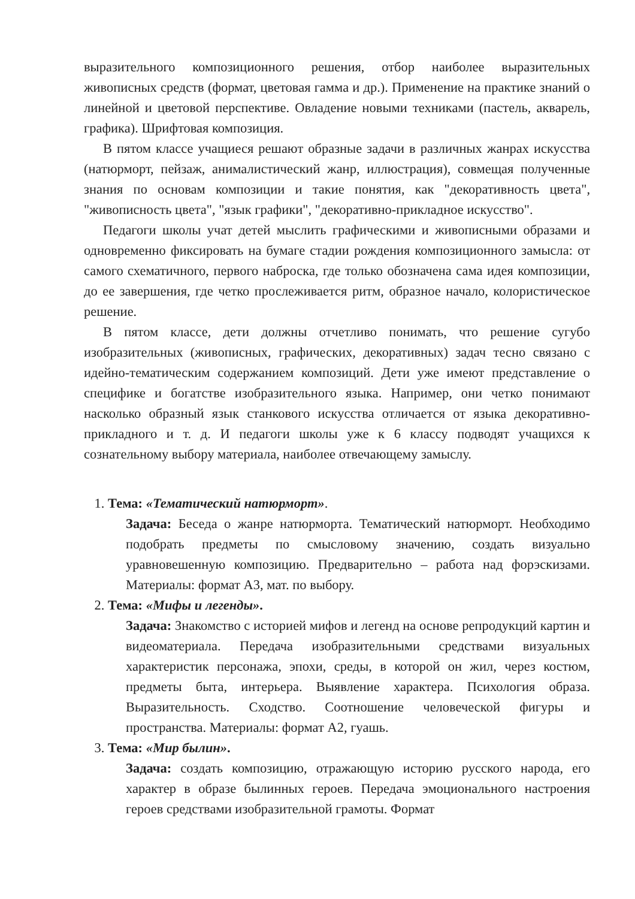выразительного композиционного решения, отбор наиболее выразительных живописных средств (формат, цветовая гамма и др.). Применение на практике знаний о линейной и цветовой перспективе. Овладение новыми техниками (пастель, акварель, графика). Шрифтовая композиция.
В пятом классе учащиеся решают образные задачи в различных жанрах искусства (натюрморт, пейзаж, анималистический жанр, иллюстрация), совмещая полученные знания по основам композиции и такие понятия, как "декоративность цвета", "живописность цвета", "язык графики", "декоративно-прикладное искусство".
Педагоги школы учат детей мыслить графическими и живописными образами и одновременно фиксировать на бумаге стадии рождения композиционного замысла: от самого схематичного, первого наброска, где только обозначена сама идея композиции, до ее завершения, где четко прослеживается ритм, образное начало, колористическое решение.
В пятом классе, дети должны отчетливо понимать, что решение сугубо изобразительных (живописных, графических, декоративных) задач тесно связано с идейно-тематическим содержанием композиций. Дети уже имеют представление о специфике и богатстве изобразительного языка. Например, они четко понимают насколько образный язык станкового искусства отличается от языка декоративно-прикладного и т. д. И педагоги школы уже к 6 классу подводят учащихся к сознательному выбору материала, наиболее отвечающему замыслу.
1. Тема: «Тематический натюрморт».
Задача: Беседа о жанре натюрморта. Тематический натюрморт. Необходимо подобрать предметы по смысловому значению, создать визуально уравновешенную композицию. Предварительно – работа над форэскизами. Материалы: формат А3, мат. по выбору.
2. Тема: «Мифы и легенды».
Задача: Знакомство с историей мифов и легенд на основе репродукций картин и видеоматериала. Передача изобразительными средствами визуальных характеристик персонажа, эпохи, среды, в которой он жил, через костюм, предметы быта, интерьера. Выявление характера. Психология образа. Выразительность. Сходство. Соотношение человеческой фигуры и пространства. Материалы: формат А2, гуашь.
3. Тема: «Мир былин».
Задача: создать композицию, отражающую историю русского народа, его характер в образе былинных героев. Передача эмоционального настроения героев средствами изобразительной грамоты. Формат